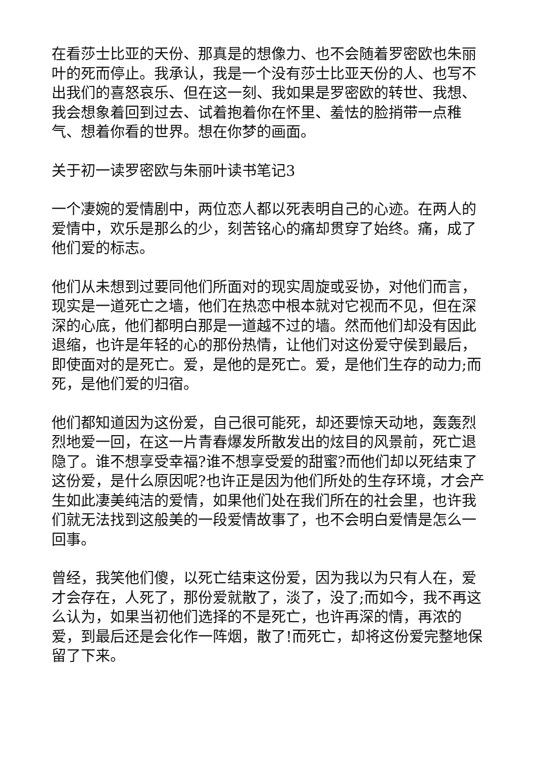在看莎士比亚的天份、那真是的想像力、也不会随着罗密欧也朱丽叶的死而停止。我承认，我是一个没有莎士比亚天份的人、也写不出我们的喜怒哀乐、但在这一刻、我如果是罗密欧的转世、我想、我会想象着回到过去、试着抱着你在怀里、羞怯的脸捎带一点稚气、想着你看的世界。想在你梦的画面。
关于初一读罗密欧与朱丽叶读书笔记3
一个凄婉的爱情剧中，两位恋人都以死表明自己的心迹。在两人的爱情中，欢乐是那么的少，刻苦铭心的痛却贯穿了始终。痛，成了他们爱的标志。
他们从未想到过要同他们所面对的现实周旋或妥协，对他们而言，现实是一道死亡之墙，他们在热恋中根本就对它视而不见，但在深深的心底，他们都明白那是一道越不过的墙。然而他们却没有因此退缩，也许是年轻的心的那份热情，让他们对这份爱守侯到最后，即使面对的是死亡。爱，是他的是死亡。爱，是他们生存的动力;而死，是他们爱的归宿。
他们都知道因为这份爱，自己很可能死，却还要惊天动地，轰轰烈烈地爱一回，在这一片青春爆发所散发出的炫目的风景前，死亡退隐了。谁不想享受幸福?谁不想享受爱的甜蜜?而他们却以死结束了这份爱，是什么原因呢?也许正是因为他们所处的生存环境，才会产生如此凄美纯洁的爱情，如果他们处在我们所在的社会里，也许我们就无法找到这般美的一段爱情故事了，也不会明白爱情是怎么一回事。
曾经，我笑他们傻，以死亡结束这份爱，因为我以为只有人在，爱才会存在，人死了，那份爱就散了，淡了，没了;而如今，我不再这么认为，如果当初他们选择的不是死亡，也许再深的情，再浓的爱，到最后还是会化作一阵烟，散了!而死亡，却将这份爱完整地保留了下来。